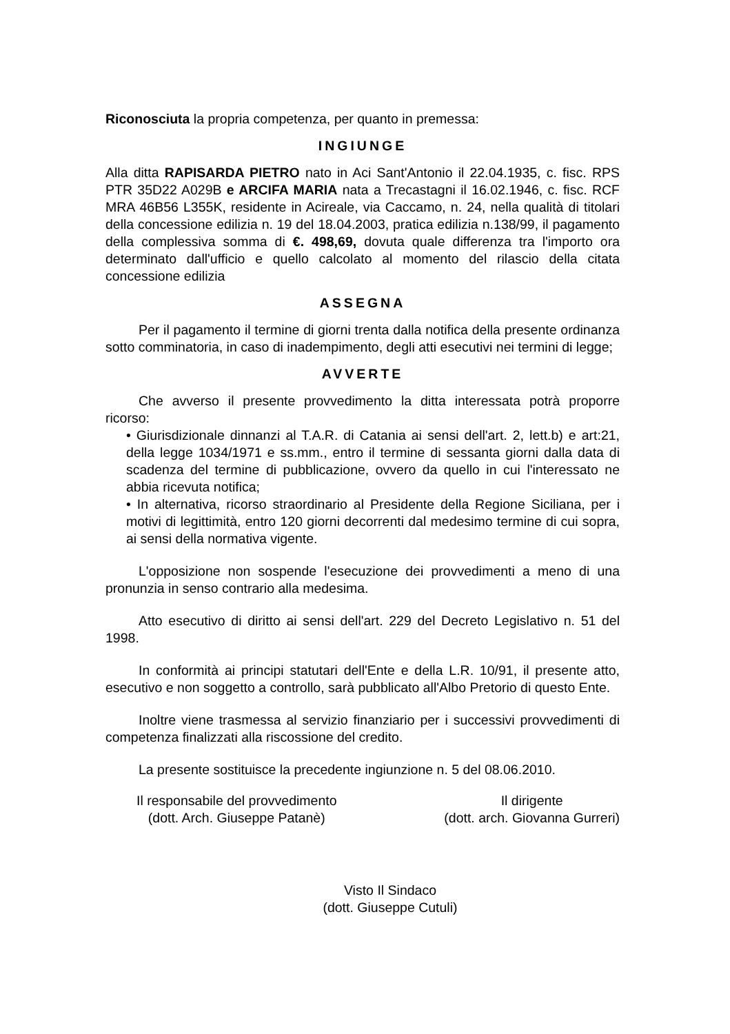Riconosciuta la propria competenza, per quanto in premessa:
INGIUNGE
Alla ditta RAPISARDA PIETRO nato in Aci Sant'Antonio il 22.04.1935, c. fisc. RPS PTR 35D22 A029B e ARCIFA MARIA nata a Trecastagni il 16.02.1946, c. fisc. RCF MRA 46B56 L355K, residente in Acireale, via Caccamo, n. 24, nella qualità di titolari della concessione edilizia n. 19 del 18.04.2003, pratica edilizia n.138/99, il pagamento della complessiva somma di €. 498,69, dovuta quale differenza tra l'importo ora determinato dall'ufficio e quello calcolato al momento del rilascio della citata concessione edilizia
ASSEGNA
Per il pagamento il termine di giorni trenta dalla notifica della presente ordinanza sotto comminatoria, in caso di inadempimento, degli atti esecutivi nei termini di legge;
AVVERTE
Che avverso il presente provvedimento la ditta interessata potrà proporre ricorso:
• Giurisdizionale dinnanzi al T.A.R. di Catania ai sensi dell'art. 2, lett.b) e art:21, della legge 1034/1971 e ss.mm., entro il termine di sessanta giorni dalla data di scadenza del termine di pubblicazione, ovvero da quello in cui l'interessato ne abbia ricevuta notifica;
• In alternativa, ricorso straordinario al Presidente della Regione Siciliana, per i motivi di legittimità, entro 120 giorni decorrenti dal medesimo termine di cui sopra, ai sensi della normativa vigente.
L'opposizione non sospende l'esecuzione dei provvedimenti a meno di una pronunzia in senso contrario alla medesima.
Atto esecutivo di diritto ai sensi dell'art. 229 del Decreto Legislativo n. 51 del 1998.
In conformità ai principi statutari dell'Ente e della L.R. 10/91, il presente atto, esecutivo e non soggetto a controllo, sarà pubblicato all'Albo Pretorio di questo Ente.
Inoltre viene trasmessa al servizio finanziario per i successivi provvedimenti di competenza finalizzati alla riscossione del credito.
La presente sostituisce la precedente ingiunzione n. 5 del 08.06.2010.
Il responsabile del provvedimento
(dott. Arch. Giuseppe Patanè)
Il dirigente
(dott. arch. Giovanna Gurreri)
Visto Il Sindaco
(dott. Giuseppe Cutuli)